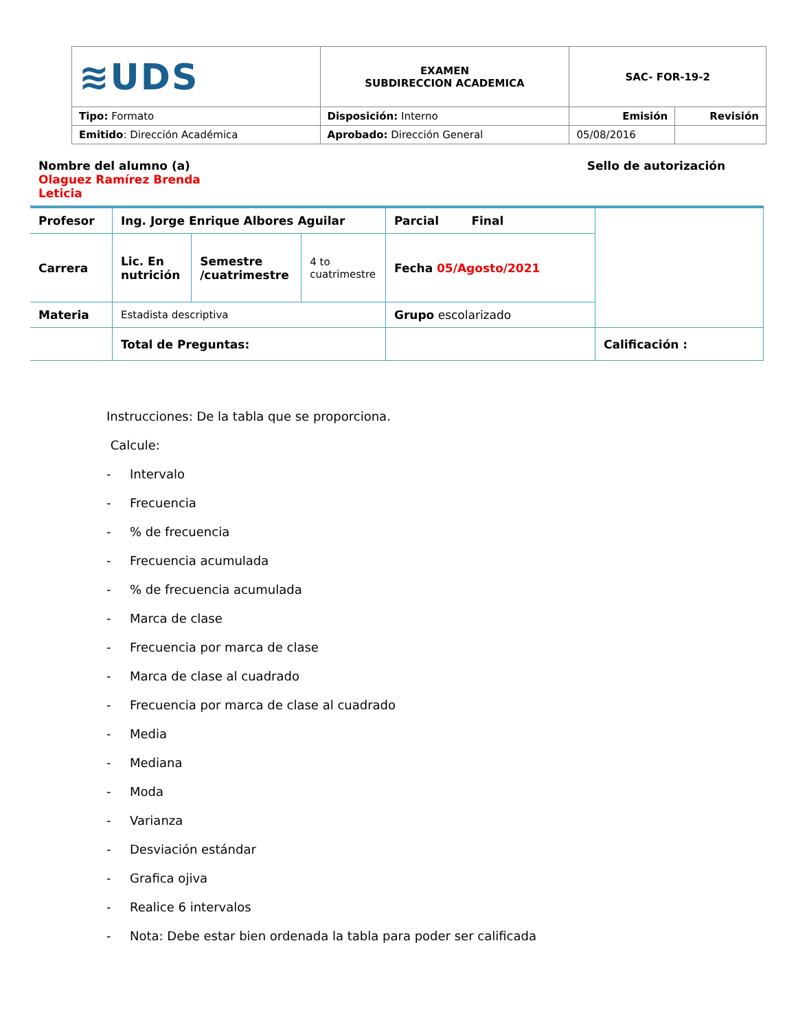| ≋UDS | EXAMEN SUBDIRECCION ACADEMICA | SAC- FOR-19-2 | |
| Tipo: Formato | Disposición: Interno | Emisión | Revisión |
| Emitido : Dirección Académica | Aprobado: Dirección General | 05/08/2016 | |
Nombre del alumno (a) Olaguez Ramírez Brenda Leticia
Sello de autorización
| Profesor | Ing. Jorge Enrique Albores Aguilar | | | Parcial Final | |
| Carrera | Lic. En nutrición | Semestre /cuatrimestre | 4 to cuatrimestre | Fecha 05/Agosto/2021 | |
| Materia | Estadista descriptiva | | | Grupo escolarizado | |
| | Total de Preguntas: | | | | Calificación : |
Instrucciones: De la tabla que se proporciona.
Calcule:
- Intervalo
- Frecuencia
-% de frecuencia
- Frecuencia acumulada
-% de frecuencia acumulada
- Marca de clase
- Frecuencia por marca de clase
- Marca de clase al cuadrado
- Frecuencia por marca de clase al cuadrado
- Media
- Mediana
- Moda
- Varianza
- Desviación estándar
- Grafica ojiva
- Realice 6 intervalos
- Nota: Debe estar bien ordenada la tabla para poder ser calificada